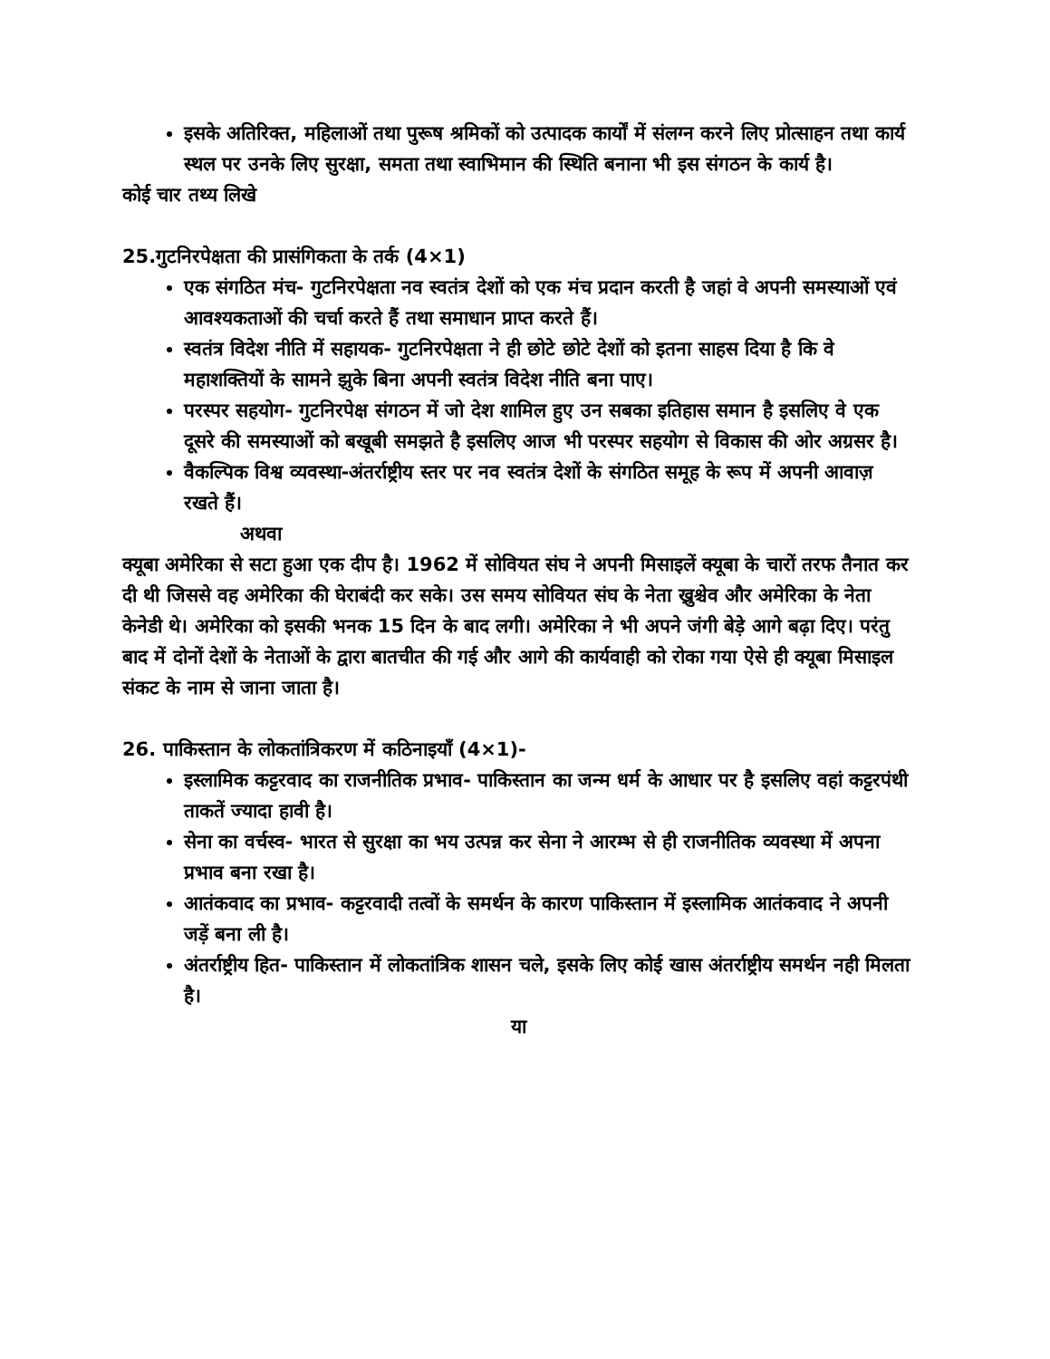इसके अतिरिक्त, महिलाओं तथा पुरूष श्रमिकों को उत्पादक कार्यों में संलग्न करने लिए प्रोत्साहन तथा कार्य स्थल पर उनके लिए सुरक्षा, समता तथा स्वाभिमान की स्थिति बनाना भी इस संगठन के कार्य है।
कोई चार तथ्य लिखे
25.गुटनिरपेक्षता की प्रासंगिकता के तर्क (4×1)
एक संगठित मंच- गुटनिरपेक्षता नव स्वतंत्र देशों को एक मंच प्रदान करती है जहां वे अपनी समस्याओं एवं आवश्यकताओं की चर्चा करते हैं तथा समाधान प्राप्त करते हैं।
स्वतंत्र विदेश नीति में सहायक- गुटनिरपेक्षता ने ही छोटे छोटे देशों को इतना साहस दिया है कि वे महाशक्तियों के सामने झुके बिना अपनी स्वतंत्र विदेश नीति बना पाए।
परस्पर सहयोग- गुटनिरपेक्ष संगठन में जो देश शामिल हुए उन सबका इतिहास समान है इसलिए वे एक दूसरे की समस्याओं को बखूबी समझते है इसलिए आज भी परस्पर सहयोग से विकास की ओर अग्रसर है।
वैकल्पिक विश्व व्यवस्था-अंतर्राष्ट्रीय स्तर पर नव स्वतंत्र देशों के संगठित समूह के रूप में अपनी आवाज़ रखते हैं।
अथवा
क्यूबा अमेरिका से सटा हुआ एक दीप है। 1962 में सोवियत संघ ने अपनी मिसाइलें क्यूबा के चारों तरफ तैनात कर दी थी जिससे वह अमेरिका की घेराबंदी कर सके। उस समय सोवियत संघ के नेता ख्रुश्चेव और अमेरिका के नेता केनेडी थे। अमेरिका को इसकी भनक 15 दिन के बाद लगी। अमेरिका ने भी अपने जंगी बेड़े आगे बढ़ा दिए। परंतु बाद में दोनों देशों के नेताओं के द्वारा बातचीत की गई और आगे की कार्यवाही को रोका गया ऐसे ही क्यूबा मिसाइल संकट के नाम से जाना जाता है।
26. पाकिस्तान के लोकतांत्रिकरण में कठिनाइयाँ (4×1)-
इस्लामिक कट्टरवाद का राजनीतिक प्रभाव- पाकिस्तान का जन्म धर्म के आधार पर है इसलिए वहां कट्टरपंथी ताकतें ज्यादा हावी है।
सेना का वर्चस्व- भारत से सुरक्षा का भय उत्पन्न कर सेना ने आरम्भ से ही राजनीतिक व्यवस्था में अपना प्रभाव बना रखा है।
आतंकवाद का प्रभाव- कट्टरवादी तत्वों के समर्थन के कारण पाकिस्तान में इस्लामिक आतंकवाद ने अपनी जड़ें बना ली है।
अंतर्राष्ट्रीय हित- पाकिस्तान में लोकतांत्रिक शासन चले, इसके लिए कोई खास अंतर्राष्ट्रीय समर्थन नही मिलता है।
या